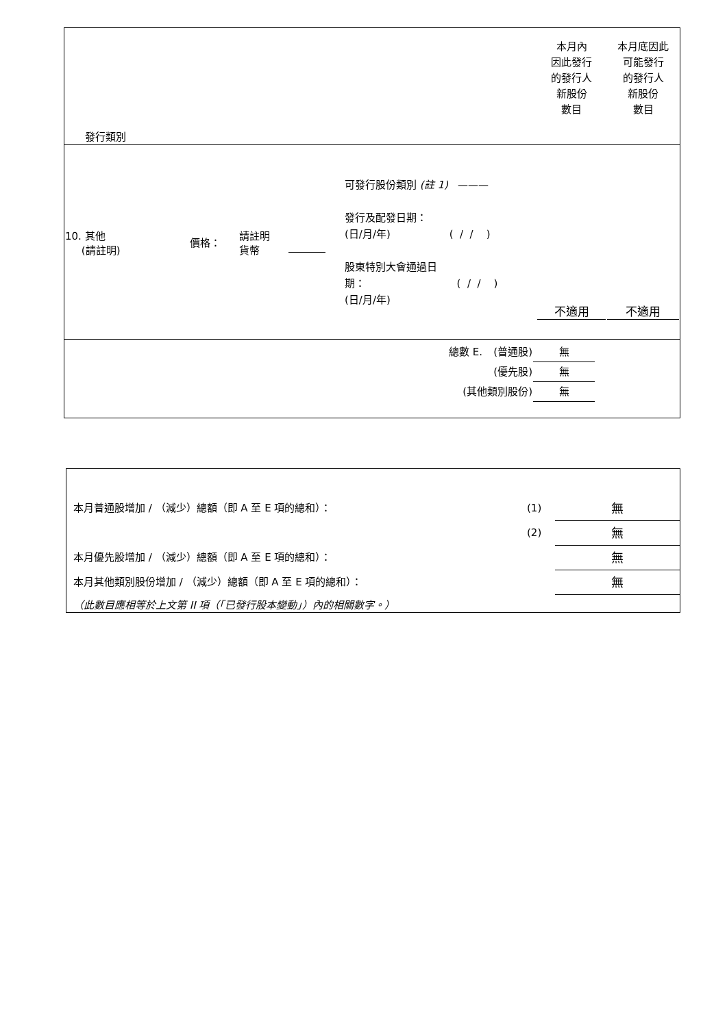| 發行類別 | 本月內 因此發行 的發行人 新股份 數目 | 本月底因此 可能發行 的發行人 新股份 數目 |
| 10. 其他 (請註明) | 價格： | 請註明 貨幣 | | 可發行股份類別 (註 1) ——— 發行及配發日期： (日/月/年) ( / / ) 股東特別大會通過日 期： ( / / ) (日/月/年) | 不適用 | 不適用 |
| 總數 E. | (普通股) | 無 |
| | (優先股) | 無 |
| (其他類別股份) | | 無 |
| 本月普通股增加 / （減少）總額（即 A 至 E 項的總和）： | (1) | 無 |
| | (2) | 無 |
| 本月優先股增加 / （減少）總額（即 A 至 E 項的總和）： | | 無 |
| 本月其他類別股份增加 / （減少）總額（即 A 至 E 項的總和）： | | 無 |
| （此數目應相等於上文第 II 項（「已發行股本變動」）內的相關數字。） | | |